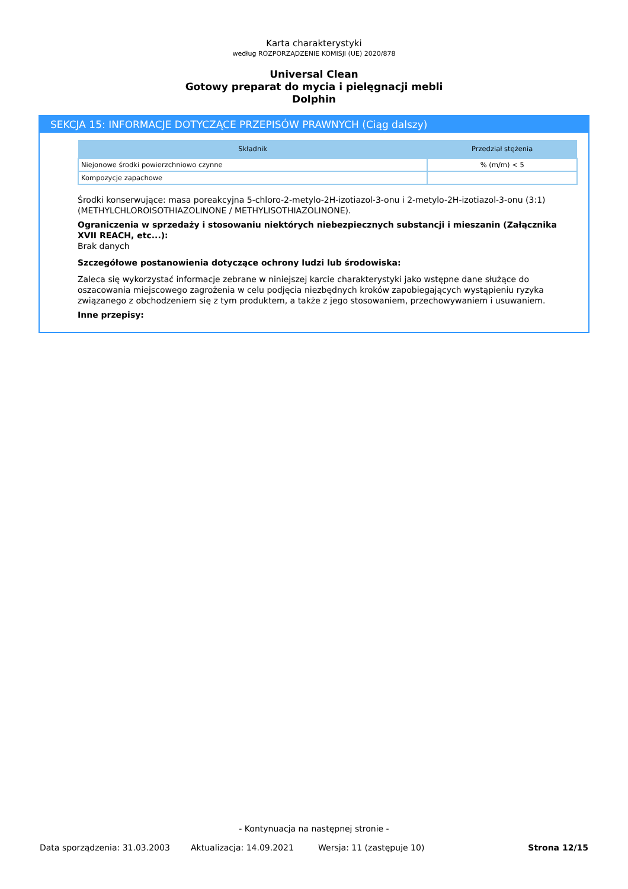Karta charakterystyki
według ROZPORZĄDZENIE KOMISJI (UE) 2020/878
Universal Clean
Gotowy preparat do mycia i pielęgnacji mebli
Dolphin
SEKCJA 15: INFORMACJE DOTYCZĄCE PRZEPISÓW PRAWNYCH (Ciąg dalszy)
| Składnik | Przedział stężenia |
| --- | --- |
| Niejonowe środki powierzchniowo czynne | % (m/m) < 5 |
| Kompozycje zapachowe | |
Środki konserwujące: masa poreakcyjna 5-chloro-2-metylo-2H-izotiazol-3-onu i 2-metylo-2H-izotiazol-3-onu (3:1) (METHYLCHLOROISOTHIAZOLINONE / METHYLISOTHIAZOLINONE).
Ograniczenia w sprzedaży i stosowaniu niektórych niebezpiecznych substancji i mieszanin (Załącznika XVII REACH, etc...):
Brak danych
Szczegółowe postanowienia dotyczące ochrony ludzi lub środowiska:
Zaleca się wykorzystać informacje zebrane w niniejszej karcie charakterystyki jako wstępne dane służące do oszacowania miejscowego zagrożenia w celu podjęcia niezbędnych kroków zapobiegających wystąpieniu ryzyka związanego z obchodzeniem się z tym produktem, a także z jego stosowaniem, przechowywaniem i usuwaniem.
Inne przepisy:
- Kontynuacja na następnej stronie -
Data sporządzenia: 31.03.2003 Aktualizacja: 14.09.2021 Wersja: 11 (zastępuje 10) Strona 12/15